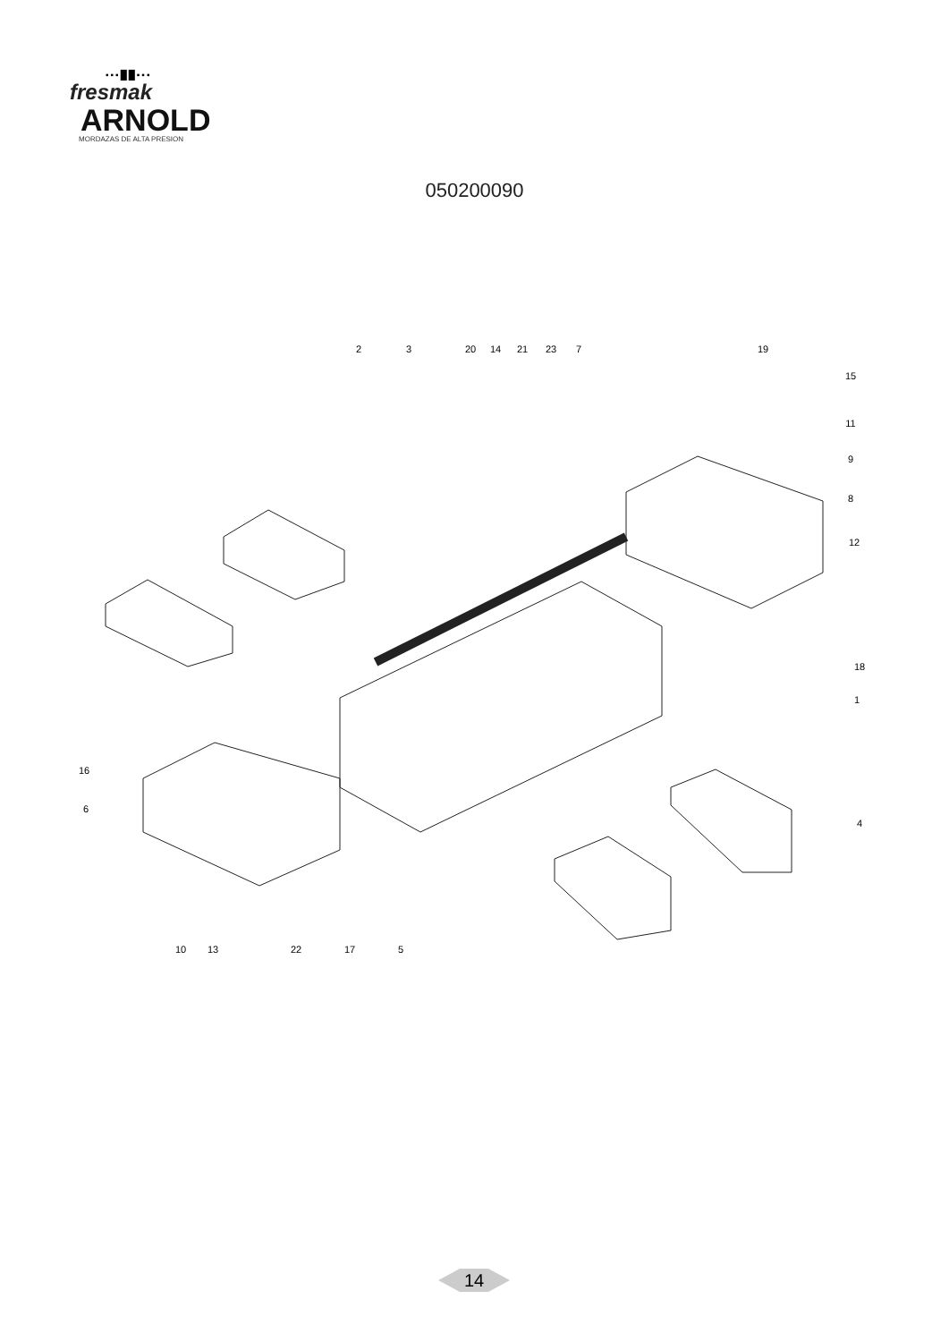▪▪▪██▪▪▪
fresmak
ARNOLD
MORDAZAS DE ALTA PRESION
050200090
2
3
20
14
21
23
7
19
15
11
9
8
12
18
1
16
6
4
10
13
22
17
5
14